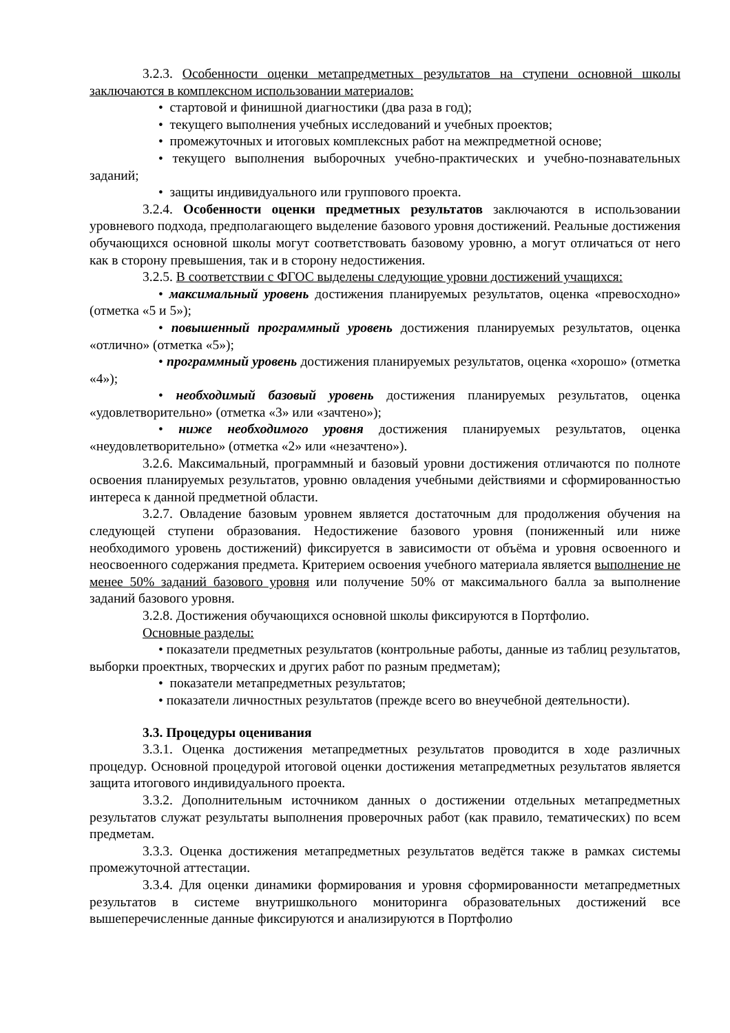3.2.3. Особенности оценки метапредметных результатов на ступени основной школы заключаются в комплексном использовании материалов:
• стартовой и финишной диагностики (два раза в год);
• текущего выполнения учебных исследований и учебных проектов;
• промежуточных и итоговых комплексных работ на межпредметной основе;
• текущего выполнения выборочных учебно-практических и учебно-познавательных заданий;
• защиты индивидуального или группового проекта.
3.2.4. Особенности оценки предметных результатов заключаются в использовании уровневого подхода, предполагающего выделение базового уровня достижений. Реальные достижения обучающихся основной школы могут соответствовать базовому уровню, а могут отличаться от него как в сторону превышения, так и в сторону недостижения.
3.2.5. В соответствии с ФГОС выделены следующие уровни достижений учащихся:
• максимальный уровень достижения планируемых результатов, оценка «превосходно» (отметка «5 и 5»);
• повышенный программный уровень достижения планируемых результатов, оценка «отлично» (отметка «5»);
• программный уровень достижения планируемых результатов, оценка «хорошо» (отметка «4»);
• необходимый базовый уровень достижения планируемых результатов, оценка «удовлетворительно» (отметка «3» или «зачтено»);
• ниже необходимого уровня достижения планируемых результатов, оценка «неудовлетворительно» (отметка «2» или «незачтено»).
3.2.6. Максимальный, программный и базовый уровни достижения отличаются по полноте освоения планируемых результатов, уровню овладения учебными действиями и сформированностью интереса к данной предметной области.
3.2.7. Овладение базовым уровнем является достаточным для продолжения обучения на следующей ступени образования. Недостижение базового уровня (пониженный или ниже необходимого уровень достижений) фиксируется в зависимости от объёма и уровня освоенного и неосвоенного содержания предмета. Критерием освоения учебного материала является выполнение не менее 50% заданий базового уровня или получение 50% от максимального балла за выполнение заданий базового уровня.
3.2.8. Достижения обучающихся основной школы фиксируются в Портфолио.
Основные разделы:
• показатели предметных результатов (контрольные работы, данные из таблиц результатов, выборки проектных, творческих и других работ по разным предметам);
• показатели метапредметных результатов;
• показатели личностных результатов (прежде всего во внеучебной деятельности).
3.3. Процедуры оценивания
3.3.1. Оценка достижения метапредметных результатов проводится в ходе различных процедур. Основной процедурой итоговой оценки достижения метапредметных результатов является защита итогового индивидуального проекта.
3.3.2. Дополнительным источником данных о достижении отдельных метапредметных результатов служат результаты выполнения проверочных работ (как правило, тематических) по всем предметам.
3.3.3. Оценка достижения метапредметных результатов ведётся также в рамках системы промежуточной аттестации.
3.3.4. Для оценки динамики формирования и уровня сформированности метапредметных результатов в системе внутришкольного мониторинга образовательных достижений все вышеперечисленные данные фиксируются и анализируются в Портфолио